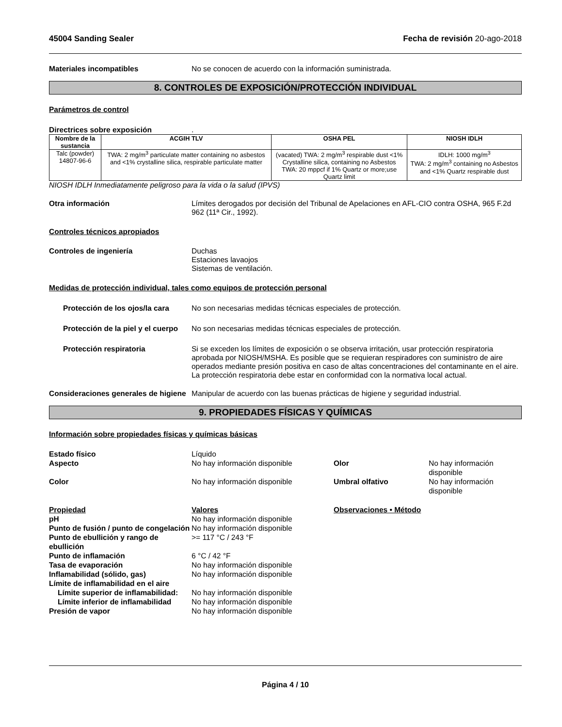45004 Sanding Sealer Fecha de revisión 20-ago-2018
Materiales incompatibles No se conocen de acuerdo con la información suministrada.
8. CONTROLES DE EXPOSICIÓN/PROTECCIÓN INDIVIDUAL
Parámetros de control
Directrices sobre exposición .
| Nombre de la sustancia | ACGIH TLV | OSHA PEL | NIOSH IDLH |
| --- | --- | --- | --- |
| Talc (powder) 14807-96-6 | TWA: 2 mg/m<sup>3</sup> particulate matter containing no asbestos and <1% crystalline silica, respirable particulate matter | (vacated) TWA: 2 mg/m<sup>3</sup> respirable dust <1% Crystalline silica, containing no Asbestos TWA: 20 mppcf if 1% Quartz or more;use Quartz limit | IDLH: 1000 mg/m<sup>3</sup> TWA: 2 mg/m<sup>3</sup> containing no Asbestos and <1% Quartz respirable dust |
NIOSH IDLH Inmediatamente peligroso para la vida o la salud (IPVS)
Otra información Límites derogados por decisión del Tribunal de Apelaciones en AFL-CIO contra OSHA, 965 F.2d 962 (11ª Cir., 1992).
Controles técnicos apropiados
Controles de ingeniería Duchas
Estaciones lavaojos
Sistemas de ventilación.
Medidas de protección individual, tales como equipos de protección personal
Protección de los ojos/la cara
No son necesarias medidas técnicas especiales de protección.
Protección de la piel y el cuerpo
No son necesarias medidas técnicas especiales de protección.
Protección respiratoria Si se exceden los límites de exposición o se observa irritación, usar protección respiratoria aprobada por NIOSH/MSHA. Es posible que se requieran respiradores con suministro de aire operados mediante presión positiva en caso de altas concentraciones del contaminante en el aire. La protección respiratoria debe estar en conformidad con la normativa local actual.
Consideraciones generales de higiene
Manipular de acuerdo con las buenas prácticas de higiene y seguridad industrial.
9. PROPIEDADES FÍSICAS Y QUÍMICAS
Información sobre propiedades físicas y químicas básicas
Estado físico Líquido Aspecto No hay información disponible Olor No hay información disponible Color No hay información disponible Umbral olfativo No hay información disponible
Propiedad Valores Observaciones • Método pH No hay información disponible Punto de fusión / punto de congelación No hay información disponible Punto de ebullición y rango de ebullición >= 117 °C / 243 °F Punto de inflamación 6 °C / 42 °F Tasa de evaporación No hay información disponible Inflamabilidad (sólido, gas) No hay información disponible Límite de inflamabilidad en el aire Límite superior de inflamabilidad: No hay información disponible Límite inferior de inflamabilidad No hay información disponible Presión de vapor No hay información disponible
Página 4 / 10